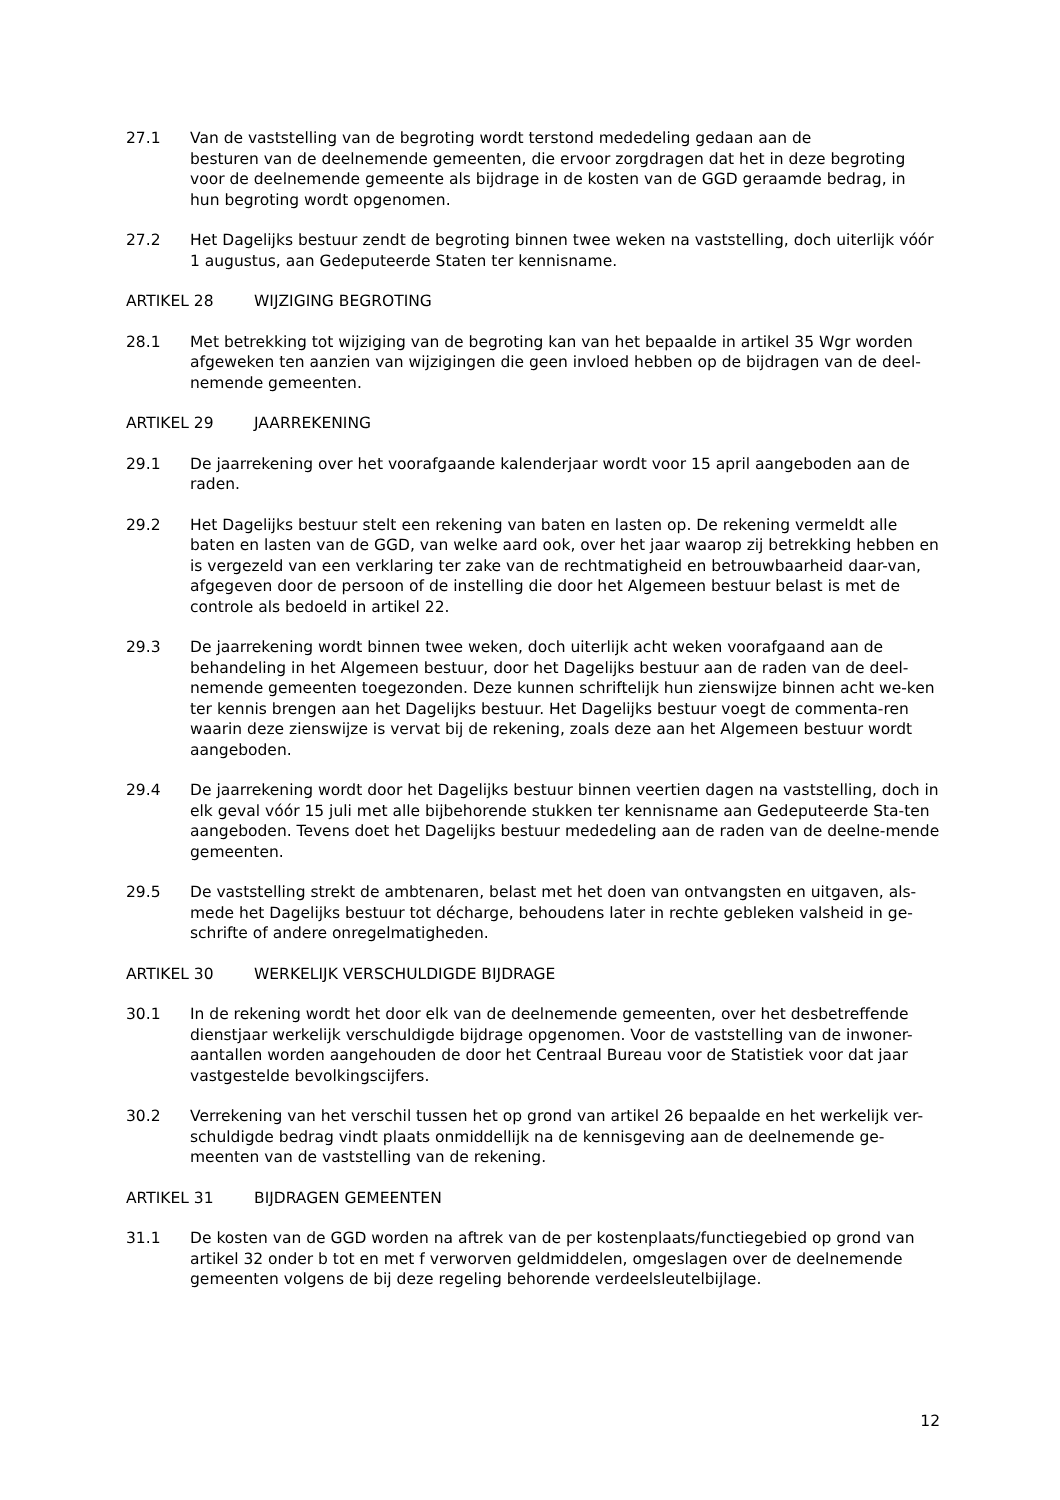27.1 Van de vaststelling van de begroting wordt terstond mededeling gedaan aan de
besturen van de deelnemende gemeenten, die ervoor zorgdragen dat het in deze begroting voor de deelnemende gemeente als bijdrage in de kosten van de GGD geraamde bedrag, in hun begroting wordt opgenomen.
27.2 Het Dagelijks bestuur zendt de begroting binnen twee weken na vaststelling, doch uiterlijk vóór 1 augustus, aan Gedeputeerde Staten ter kennisname.
ARTIKEL 28 WIJZIGING BEGROTING
28.1 Met betrekking tot wijziging van de begroting kan van het bepaalde in artikel 35 Wgr worden afgeweken ten aanzien van wijzigingen die geen invloed hebben op de bijdragen van de deel-nemende gemeenten.
ARTIKEL 29 JAARREKENING
29.1 De jaarrekening over het voorafgaande kalenderjaar wordt voor 15 april aangeboden aan de raden.
29.2 Het Dagelijks bestuur stelt een rekening van baten en lasten op. De rekening vermeldt alle baten en lasten van de GGD, van welke aard ook, over het jaar waarop zij betrekking hebben en is vergezeld van een verklaring ter zake van de rechtmatigheid en betrouwbaarheid daar-van, afgegeven door de persoon of de instelling die door het Algemeen bestuur belast is met de controle als bedoeld in artikel 22.
29.3 De jaarrekening wordt binnen twee weken, doch uiterlijk acht weken voorafgaand aan de behandeling in het Algemeen bestuur, door het Dagelijks bestuur aan de raden van de deel-nemende gemeenten toegezonden. Deze kunnen schriftelijk hun zienswijze binnen acht we-ken ter kennis brengen aan het Dagelijks bestuur. Het Dagelijks bestuur voegt de commenta-ren waarin deze zienswijze is vervat bij de rekening, zoals deze aan het Algemeen bestuur wordt aangeboden.
29.4 De jaarrekening wordt door het Dagelijks bestuur binnen veertien dagen na vaststelling, doch in elk geval vóór 15 juli met alle bijbehorende stukken ter kennisname aan Gedeputeerde Sta-ten aangeboden. Tevens doet het Dagelijks bestuur mededeling aan de raden van de deelne-mende gemeenten.
29.5 De vaststelling strekt de ambtenaren, belast met het doen van ontvangsten en uitgaven, als-mede het Dagelijks bestuur tot décharge, behoudens later in rechte gebleken valsheid in ge-schrifte of andere onregelmatigheden.
ARTIKEL 30 WERKELIJK VERSCHULDIGDE BIJDRAGE
30.1 In de rekening wordt het door elk van de deelnemende gemeenten, over het desbetreffende dienstjaar werkelijk verschuldigde bijdrage opgenomen. Voor de vaststelling van de inwoner-aantallen worden aangehouden de door het Centraal Bureau voor de Statistiek voor dat jaar vastgestelde bevolkingscijfers.
30.2 Verrekening van het verschil tussen het op grond van artikel 26 bepaalde en het werkelijk ver-schuldigde bedrag vindt plaats onmiddellijk na de kennisgeving aan de deelnemende ge-meenten van de vaststelling van de rekening.
ARTIKEL 31 BIJDRAGEN GEMEENTEN
31.1 De kosten van de GGD worden na aftrek van de per kostenplaats/functiegebied op grond van artikel 32 onder b tot en met f verworven geldmiddelen, omgeslagen over de deelnemende gemeenten volgens de bij deze regeling behorende verdeelsleutelbijlage.
12